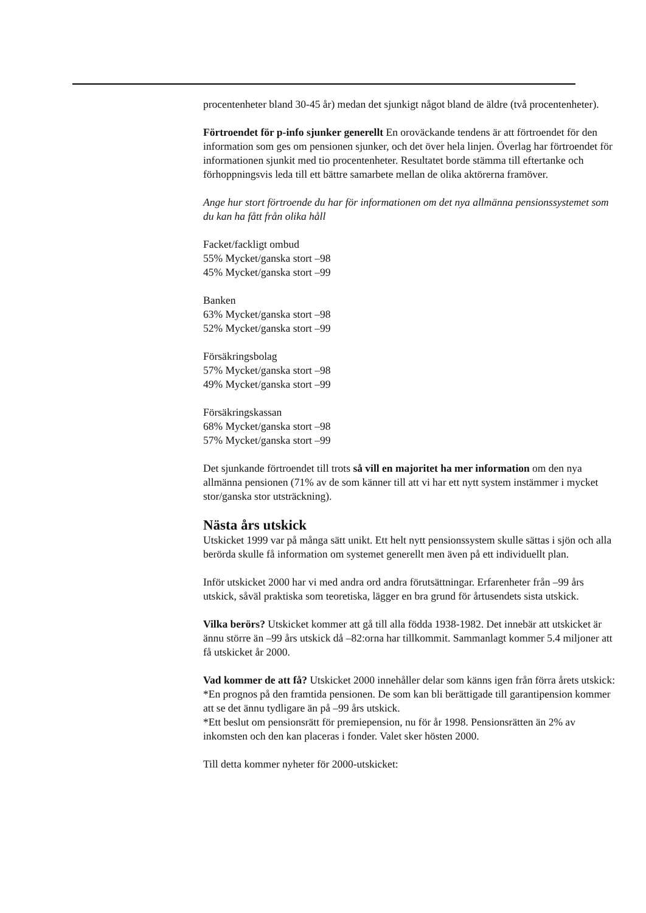procentenheter bland 30-45 år) medan det sjunkigt något bland de äldre (två procentenheter).
Förtroendet för p-info sjunker generellt En oroväckande tendens är att förtroendet för den information som ges om pensionen sjunker, och det över hela linjen. Överlag har förtroendet för informationen sjunkit med tio procentenheter. Resultatet borde stämma till eftertanke och förhoppningsvis leda till ett bättre samarbete mellan de olika aktörerna framöver.
Ange hur stort förtroende du har för informationen om det nya allmänna pensionssystemet som du kan ha fått från olika håll
Facket/fackligt ombud
55% Mycket/ganska stort –98
45% Mycket/ganska stort –99
Banken
63% Mycket/ganska stort –98
52% Mycket/ganska stort –99
Försäkringsbolag
57% Mycket/ganska stort –98
49% Mycket/ganska stort –99
Försäkringskassan
68% Mycket/ganska stort –98
57% Mycket/ganska stort –99
Det sjunkande förtroendet till trots så vill en majoritet ha mer information om den nya allmänna pensionen (71% av de som känner till att vi har ett nytt system instämmer i mycket stor/ganska stor utsträckning).
Nästa års utskick
Utskicket 1999 var på många sätt unikt. Ett helt nytt pensionssystem skulle sättas i sjön och alla berörda skulle få information om systemet generellt men även på ett individuellt plan.
Inför utskicket 2000 har vi med andra ord andra förutsättningar. Erfarenheter från –99 års utskick, såväl praktiska som teoretiska, lägger en bra grund för årtusendets sista utskick.
Vilka berörs? Utskicket kommer att gå till alla födda 1938-1982. Det innebär att utskicket är ännu större än –99 års utskick då –82:orna har tillkommit. Sammanlagt kommer 5.4 miljoner att få utskicket år 2000.
Vad kommer de att få? Utskicket 2000 innehåller delar som känns igen från förra årets utskick:
*En prognos på den framtida pensionen. De som kan bli berättigade till garantipension kommer att se det ännu tydligare än på –99 års utskick.
*Ett beslut om pensionsrätt för premiepension, nu för år 1998. Pensionsrätten än 2% av inkomsten och den kan placeras i fonder. Valet sker hösten 2000.
Till detta kommer nyheter för 2000-utskicket: